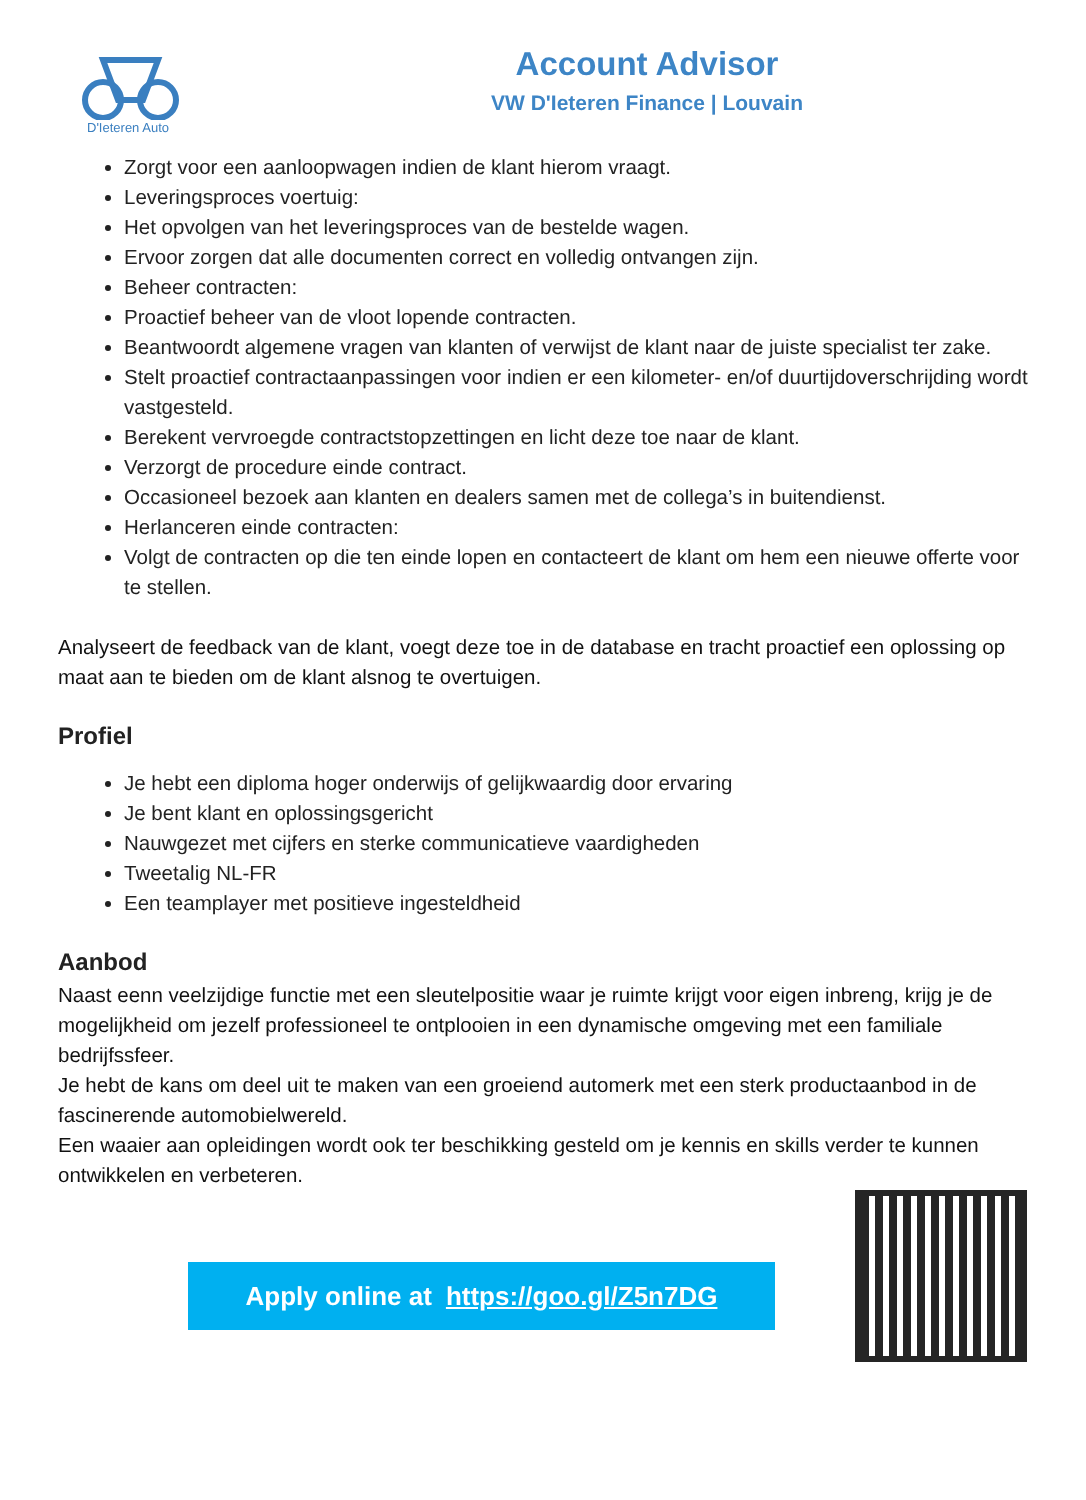D'Ieteren Auto
Account Advisor
VW D'Ieteren Finance | Louvain
Zorgt voor een aanloopwagen indien de klant hierom vraagt.
Leveringsproces voertuig:
Het opvolgen van het leveringsproces van de bestelde wagen.
Ervoor zorgen dat alle documenten correct en volledig ontvangen zijn.
Beheer contracten:
Proactief beheer van de vloot lopende contracten.
Beantwoordt algemene vragen van klanten of verwijst de klant naar de juiste specialist ter zake.
Stelt proactief contractaanpassingen voor indien er een kilometer- en/of duurtijdoverschrijding wordt vastgesteld.
Berekent vervroegde contractstopzettingen en licht deze toe naar de klant.
Verzorgt de procedure einde contract.
Occasioneel bezoek aan klanten en dealers samen met de collega’s in buitendienst.
Herlanceren einde contracten:
Volgt de contracten op die ten einde lopen en contacteert de klant om hem een nieuwe offerte voor te stellen.
Analyseert de feedback van de klant, voegt deze toe in de database en tracht proactief een oplossing op maat aan te bieden om de klant alsnog te overtuigen.
Profiel
Je hebt een diploma hoger onderwijs of gelijkwaardig door ervaring
Je bent klant en oplossingsgericht
Nauwgezet met cijfers en sterke communicatieve vaardigheden
Tweetalig NL-FR
Een teamplayer met positieve ingesteldheid
Aanbod
Naast eenn veelzijdige functie met een sleutelpositie waar je ruimte krijgt voor eigen inbreng, krijg je de mogelijkheid om jezelf professioneel te ontplooien in een dynamische omgeving met een familiale bedrijfssfeer.
Je hebt de kans om deel uit te maken van een groeiend automerk met een sterk productaanbod in de fascinerende automobielwereld.
Een waaier aan opleidingen wordt ook ter beschikking gesteld om je kennis en skills verder te kunnen ontwikkelen en verbeteren.
Apply online at https://goo.gl/Z5n7DG